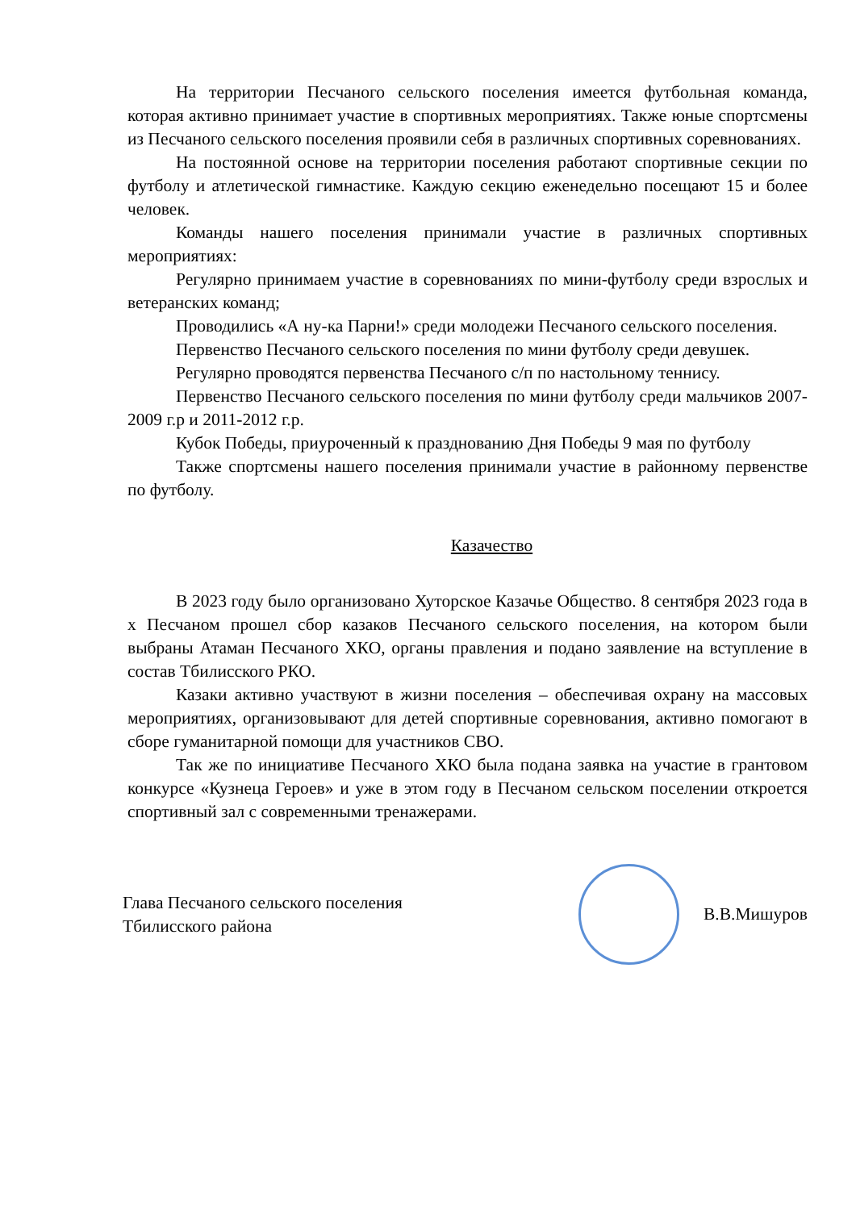На территории Песчаного сельского поселения имеется футбольная команда, которая активно принимает участие в спортивных мероприятиях. Также юные спортсмены из Песчаного сельского поселения проявили себя в различных спортивных соревнованиях.
На постоянной основе на территории поселения работают спортивные секции по футболу и атлетической гимнастике. Каждую секцию еженедельно посещают 15 и более человек.
Команды нашего поселения принимали участие в различных спортивных мероприятиях:
Регулярно принимаем участие в соревнованиях по мини-футболу среди взрослых и ветеранских команд;
Проводились «А ну-ка Парни!» среди молодежи Песчаного сельского поселения.
Первенство Песчаного сельского поселения по мини футболу среди девушек.
Регулярно проводятся первенства Песчаного с/п по настольному теннису.
Первенство Песчаного сельского поселения по мини футболу среди мальчиков 2007-2009 г.р и 2011-2012 г.р.
Кубок Победы, приуроченный к празднованию Дня Победы 9 мая по футболу
Также спортсмены нашего поселения принимали участие в районному первенстве по футболу.
Казачество
В 2023 году было организовано Хуторское Казачье Общество. 8 сентября 2023 года в х Песчаном прошел сбор казаков Песчаного сельского поселения, на котором были выбраны Атаман Песчаного ХКО, органы правления и подано заявление на вступление в состав Тбилисского РКО.
Казаки активно участвуют в жизни поселения – обеспечивая охрану на массовых мероприятиях, организовывают для детей спортивные соревнования, активно помогают в сборе гуманитарной помощи для участников СВО.
Так же по инициативе Песчаного ХКО была подана заявка на участие в грантовом конкурсе «Кузнеца Героев» и уже в этом году в Песчаном сельском поселении откроется спортивный зал с современными тренажерами.
Глава Песчаного сельского поселения
Тбилисского района
В.В.Мишуров